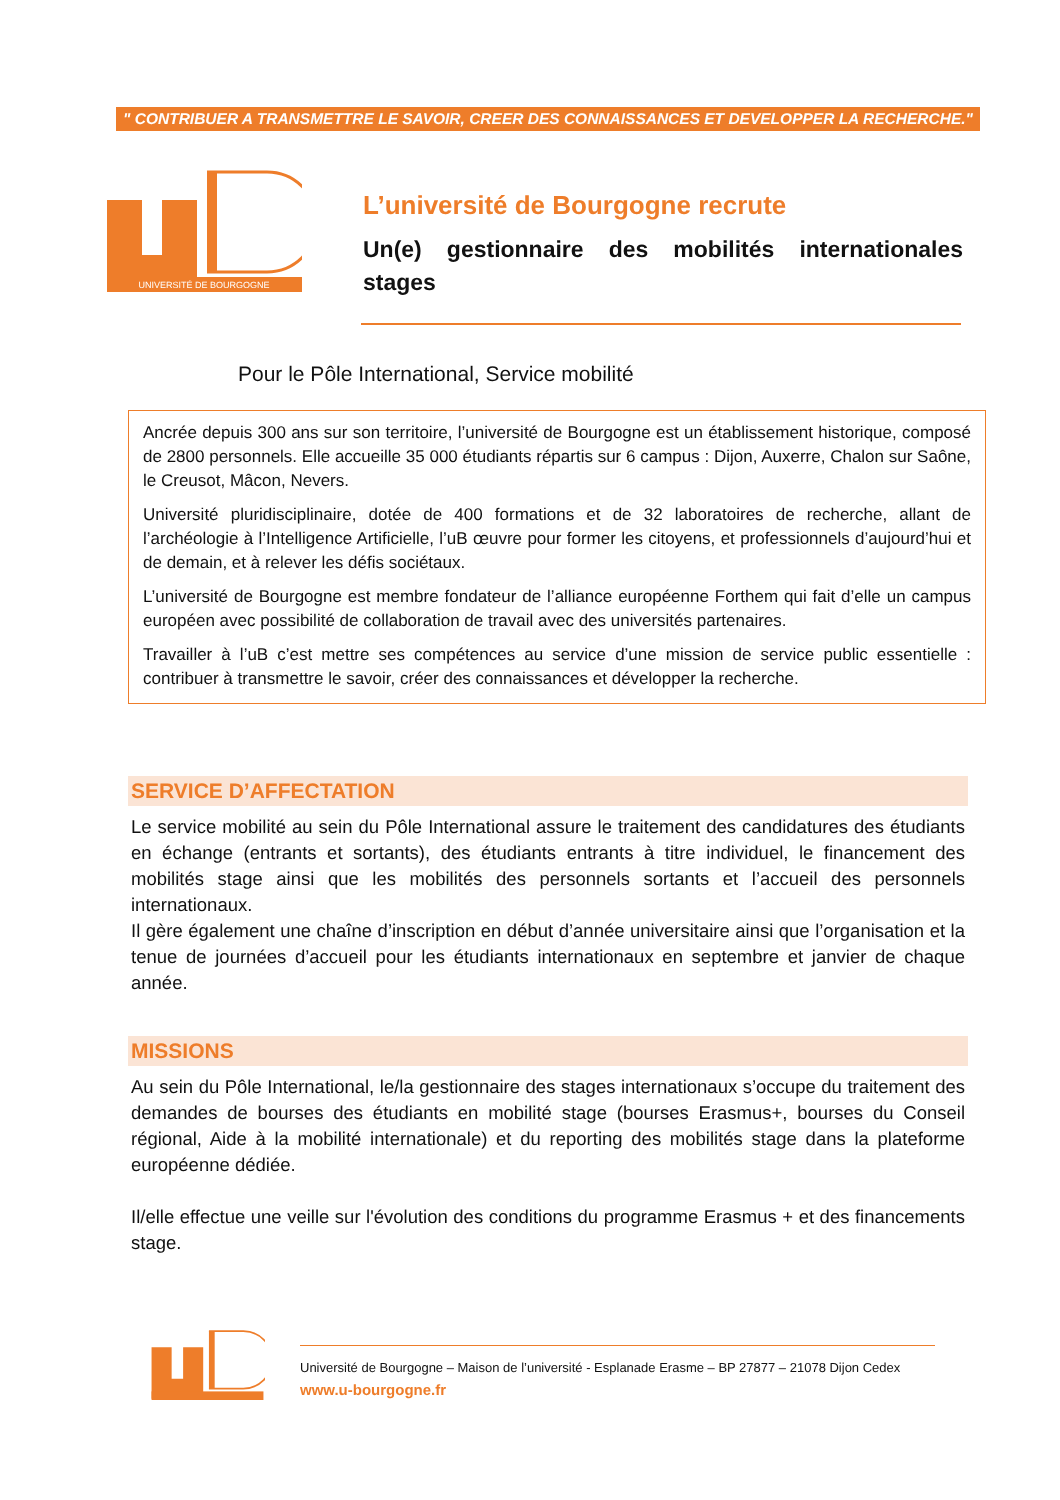" CONTRIBUER A TRANSMETTRE LE SAVOIR, CREER DES CONNAISSANCES ET DEVELOPPER LA RECHERCHE."
UNIVERSITÉ DE BOURGOGNE
L’université de Bourgogne recrute
Un(e) gestionnaire des mobilités internationales stages
Pour le Pôle International, Service mobilité
Ancrée depuis 300 ans sur son territoire, l’université de Bourgogne est un établissement historique, composé de 2800 personnels. Elle accueille 35 000 étudiants répartis sur 6 campus : Dijon, Auxerre, Chalon sur Saône, le Creusot, Mâcon, Nevers.
Université pluridisciplinaire, dotée de 400 formations et de 32 laboratoires de recherche, allant de l’archéologie à l’Intelligence Artificielle, l’uB œuvre pour former les citoyens, et professionnels d’aujourd’hui et de demain, et à relever les défis sociétaux.
L’université de Bourgogne est membre fondateur de l’alliance européenne Forthem qui fait d’elle un campus européen avec possibilité de collaboration de travail avec des universités partenaires.
Travailler à l’uB c’est mettre ses compétences au service d’une mission de service public essentielle : contribuer à transmettre le savoir, créer des connaissances et développer la recherche.
SERVICE D’AFFECTATION
Le service mobilité au sein du Pôle International assure le traitement des candidatures des étudiants en échange (entrants et sortants), des étudiants entrants à titre individuel, le financement des mobilités stage ainsi que les mobilités des personnels sortants et l’accueil des personnels internationaux.
Il gère également une chaîne d’inscription en début d’année universitaire ainsi que l’organisation et la tenue de journées d’accueil pour les étudiants internationaux en septembre et janvier de chaque année.
MISSIONS
Au sein du Pôle International, le/la gestionnaire des stages internationaux s’occupe du traitement des demandes de bourses des étudiants en mobilité stage (bourses Erasmus+, bourses du Conseil régional, Aide à la mobilité internationale) et du reporting des mobilités stage dans la plateforme européenne dédiée.
Il/elle effectue une veille sur l'évolution des conditions du programme Erasmus + et des financements stage.
Université de Bourgogne – Maison de l’université - Esplanade Erasme – BP 27877 – 21078 Dijon Cedex
www.u-bourgogne.fr